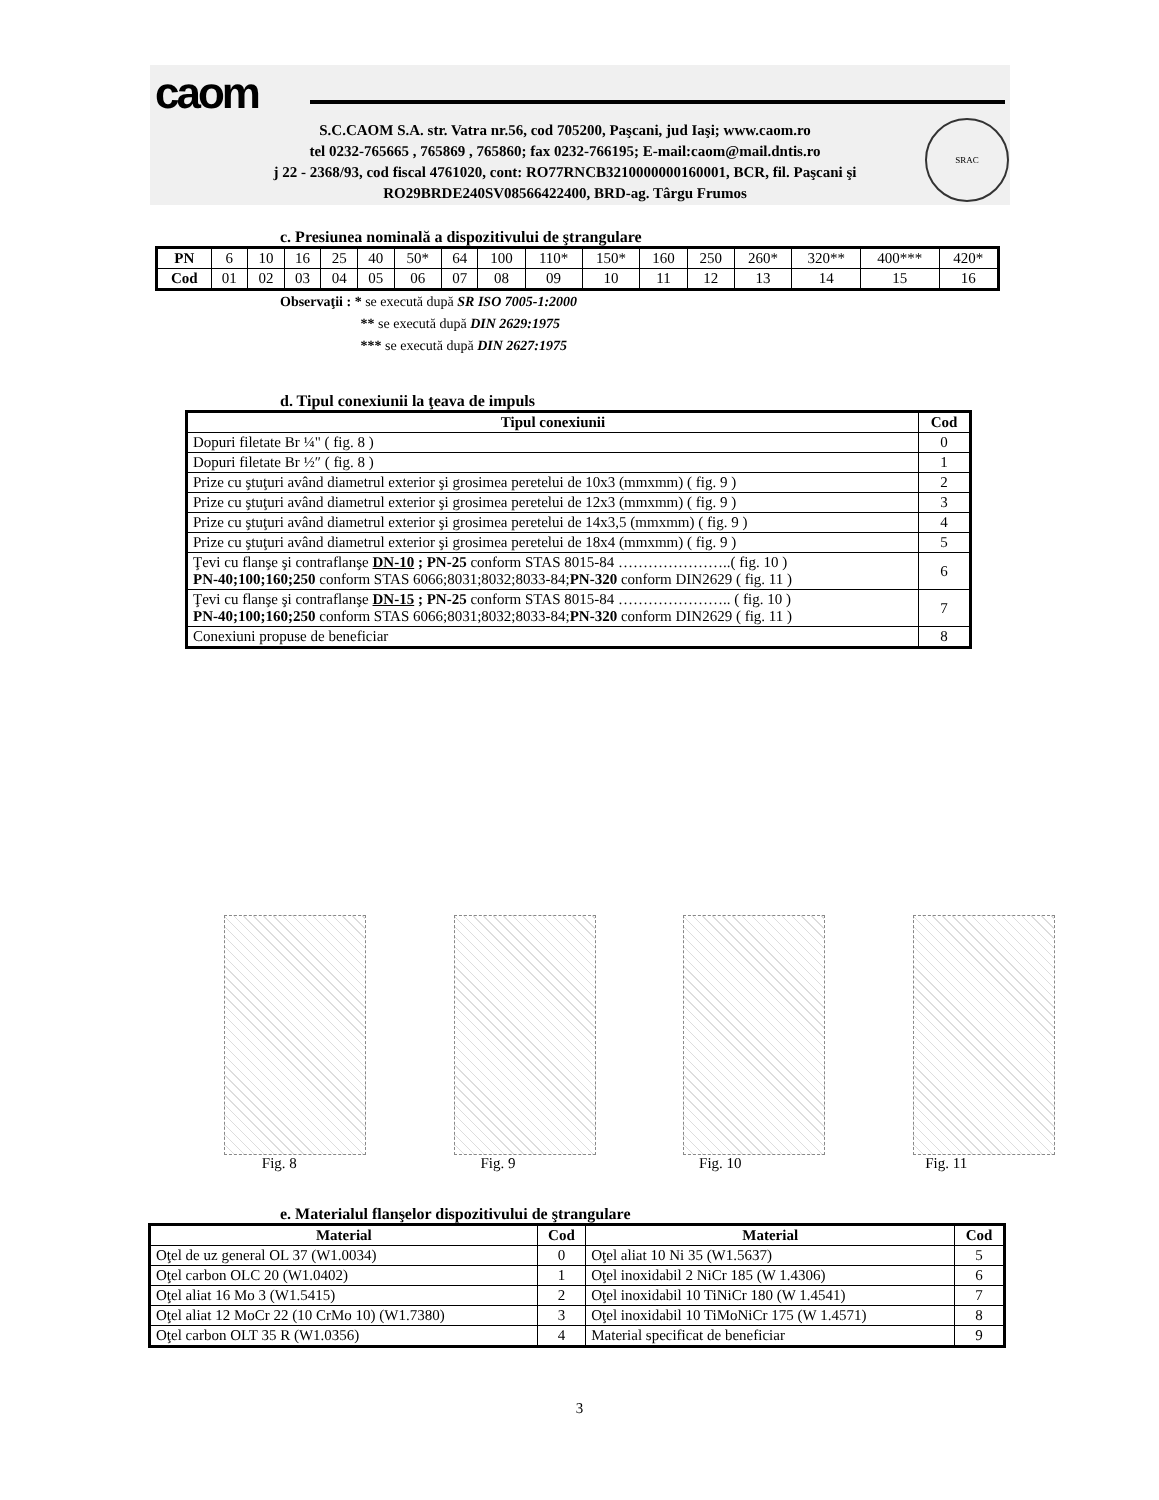caom
S.C.CAOM S.A. str. Vatra nr.56, cod 705200, Paşcani, jud Iaşi; www.caom.ro
tel 0232-765665 , 765869 , 765860; fax 0232-766195; E-mail:caom@mail.dntis.ro
j 22 - 2368/93, cod fiscal 4761020, cont: RO77RNCB3210000000160001, BCR, fil. Paşcani şi
RO29BRDE240SV08566422400, BRD-ag. Târgu Frumos
SRAC
c. Presiunea nominală a dispozitivului de ştrangulare
| PN | 6 | 10 | 16 | 25 | 40 | 50* | 64 | 100 | 110* | 150* | 160 | 250 | 260* | 320** | 400*** | 420* |
| Cod | 01 | 02 | 03 | 04 | 05 | 06 | 07 | 08 | 09 | 10 | 11 | 12 | 13 | 14 | 15 | 16 |
Observaţii : * se execută după SR ISO 7005-1:2000
** se execută după DIN 2629:1975
*** se execută după DIN 2627:1975
d. Tipul conexiunii la ţeava de impuls
| Tipul conexiunii | Cod |
| --- | --- |
| Dopuri filetate Br ¼" ( fig. 8 ) | 0 |
| Dopuri filetate Br ½″ ( fig. 8 ) | 1 |
| Prize cu ştuţuri având diametrul exterior şi grosimea peretelui de 10x3 (mmxmm) ( fig. 9 ) | 2 |
| Prize cu ştuţuri având diametrul exterior şi grosimea peretelui de 12x3 (mmxmm) ( fig. 9 ) | 3 |
| Prize cu ştuţuri având diametrul exterior şi grosimea peretelui de 14x3,5 (mmxmm) ( fig. 9 ) | 4 |
| Prize cu ştuţuri având diametrul exterior şi grosimea peretelui de 18x4 (mmxmm) ( fig. 9 ) | 5 |
| Ţevi cu flanşe şi contraflanşe DN-10 ; PN-25 conform STAS 8015-84 …………………..( fig. 10 ) PN-40;100;160;250 conform STAS 6066;8031;8032;8033-84; PN-320 conform DIN2629 ( fig. 11 ) | 6 |
| Ţevi cu flanşe şi contraflanşe DN-15 ; PN-25 conform STAS 8015-84 ………………….. ( fig. 10 ) PN-40;100;160;250 conform STAS 6066;8031;8032;8033-84; PN-320 conform DIN2629 ( fig. 11 ) | 7 |
| Conexiuni propuse de beneficiar | 8 |
Fig. 8 Fig. 9 Fig. 10 Fig. 11
e. Materialul flanşelor dispozitivului de ştrangulare
| Material | Cod | Material | Cod |
| --- | --- | --- | --- |
| Oţel de uz general OL 37 (W1.0034) | 0 | Oţel aliat 10 Ni 35 (W1.5637) | 5 |
| Oţel carbon OLC 20 (W1.0402) | 1 | Oţel inoxidabil 2 NiCr 185 (W 1.4306) | 6 |
| Oţel aliat 16 Mo 3 (W1.5415) | 2 | Oţel inoxidabil 10 TiNiCr 180 (W 1.4541) | 7 |
| Oţel aliat 12 MoCr 22 (10 CrMo 10) (W1.7380) | 3 | Oţel inoxidabil 10 TiMoNiCr 175 (W 1.4571) | 8 |
| Oţel carbon OLT 35 R (W1.0356) | 4 | Material specificat de beneficiar | 9 |
3